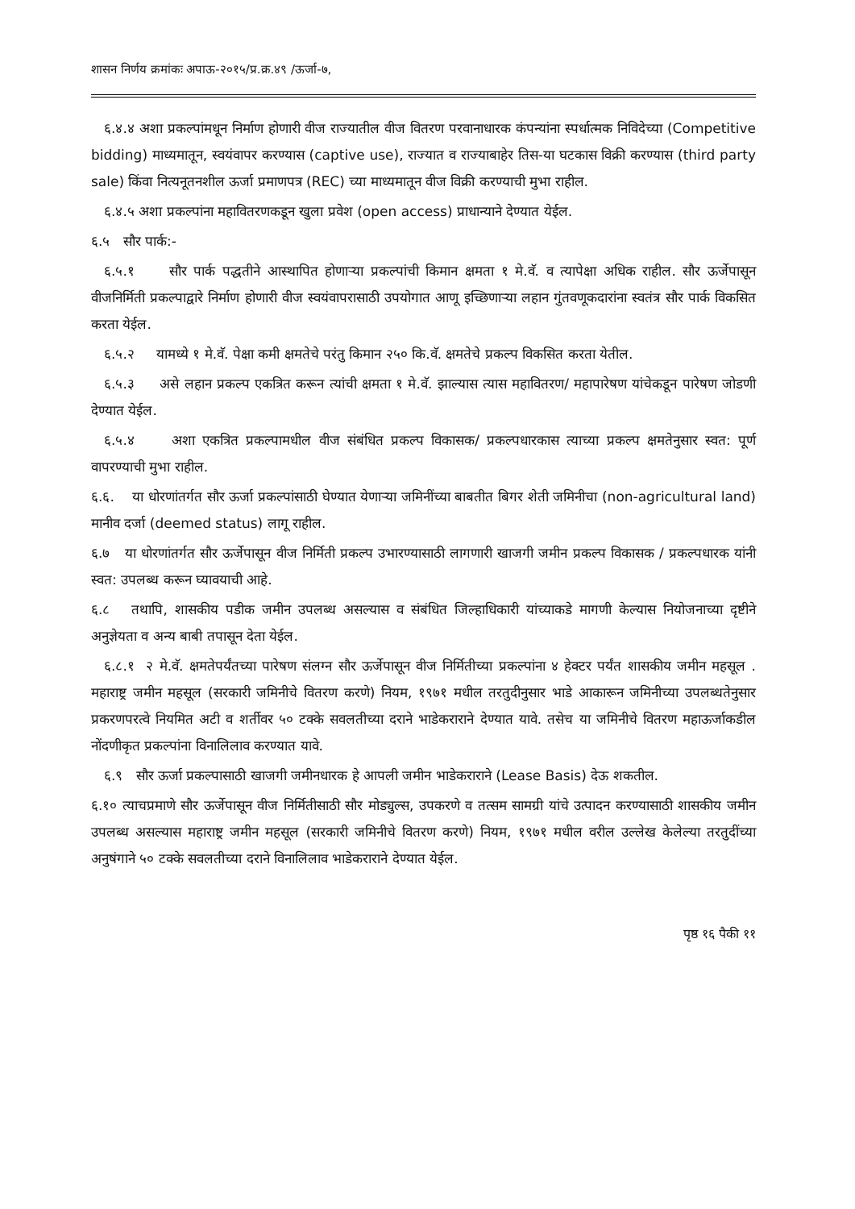शासन निर्णय क्रमांकः अपाऊ-२०१५/प्र.क्र.४९ /ऊर्जा-७,
६.४.४ अशा प्रकल्पांमधून निर्माण होणारी वीज राज्यातील वीज वितरण परवानाधारक कंपन्यांना स्पर्धात्मक निविदेच्या (Competitive bidding) माध्यमातून, स्वयंवापर करण्यास (captive use), राज्यात व राज्याबाहेर तिस-या घटकास विक्री करण्यास (third party sale) किंवा नित्यनूतनशील ऊर्जा प्रमाणपत्र (REC) च्या माध्यमातून वीज विक्री करण्याची मुभा राहील.
६.४.५ अशा प्रकल्पांना महावितरणकडून खुला प्रवेश (open access) प्राधान्याने देण्यात येईल.
६.५ सौर पार्क:-
६.५.१ सौर पार्क पद्धतीने आस्थापित होणाऱ्या प्रकल्पांची किमान क्षमता १ मे.वॅ. व त्यापेक्षा अधिक राहील. सौर ऊर्जेपासून वीजनिर्मिती प्रकल्पाद्वारे निर्माण होणारी वीज स्वयंवापरासाठी उपयोगात आणू इच्छिणाऱ्या लहान गुंतवणूकदारांना स्वतंत्र सौर पार्क विकसित करता येईल.
६.५.२ यामध्ये १ मे.वॅ. पेक्षा कमी क्षमतेचे परंतु किमान २५० कि.वॅ. क्षमतेचे प्रकल्प विकसित करता येतील.
६.५.३ असे लहान प्रकल्प एकत्रित करून त्यांची क्षमता १ मे.वॅ. झाल्यास त्यास महावितरण/ महापारेषण यांचेकडून पारेषण जोडणी देण्यात येईल.
६.५.४ अशा एकत्रित प्रकल्पामधील वीज संबंधित प्रकल्प विकासक/ प्रकल्पधारकास त्याच्या प्रकल्प क्षमतेनुसार स्वत: पूर्ण वापरण्याची मुभा राहील.
६.६. या धोरणांतर्गत सौर ऊर्जा प्रकल्पांसाठी घेण्यात येणाऱ्या जमिनींच्या बाबतीत बिगर शेती जमिनीचा (non-agricultural land) मानीव दर्जा (deemed status) लागू राहील.
६.७ या धोरणांतर्गत सौर ऊर्जेपासून वीज निर्मिती प्रकल्प उभारण्यासाठी लागणारी खाजगी जमीन प्रकल्प विकासक / प्रकल्पधारक यांनी स्वत: उपलब्ध करून घ्यावयाची आहे.
६.८ तथापि, शासकीय पडीक जमीन उपलब्ध असल्यास व संबंधित जिल्हाधिकारी यांच्याकडे मागणी केल्यास नियोजनाच्या दृष्टीने अनुज्ञेयता व अन्य बाबी तपासून देता येईल.
६.८.१ २ मे.वॅ. क्षमतेपर्यंतच्या पारेषण संलग्न सौर ऊर्जेपासून वीज निर्मितीच्या प्रकल्पांना ४ हेक्टर पर्यंत शासकीय जमीन महसूल . महाराष्ट्र जमीन महसूल (सरकारी जमिनीचे वितरण करणे) नियम, १९७१ मधील तरतुदीनुसार भाडे आकारून जमिनीच्या उपलब्धतेनुसार प्रकरणपरत्वे नियमित अटी व शर्तीवर ५० टक्के सवलतीच्या दराने भाडेकराराने देण्यात यावे. तसेच या जमिनीचे वितरण महाऊर्जाकडील नोंदणीकृत प्रकल्पांना विनालिलाव करण्यात यावे.
६.९ सौर ऊर्जा प्रकल्पासाठी खाजगी जमीनधारक हे आपली जमीन भाडेकराराने (Lease Basis) देऊ शकतील.
६.१० त्याचप्रमाणे सौर ऊर्जेपासून वीज निर्मितीसाठी सौर मोड्युल्स, उपकरणे व तत्सम सामग्री यांचे उत्पादन करण्यासाठी शासकीय जमीन उपलब्ध असल्यास महाराष्ट्र जमीन महसूल (सरकारी जमिनीचे वितरण करणे) नियम, १९७१ मधील वरील उल्लेख केलेल्या तरतुदींच्या अनुषंगाने ५० टक्के सवलतीच्या दराने विनालिलाव भाडेकराराने देण्यात येईल.
पृष्ठ १६ पैकी ११